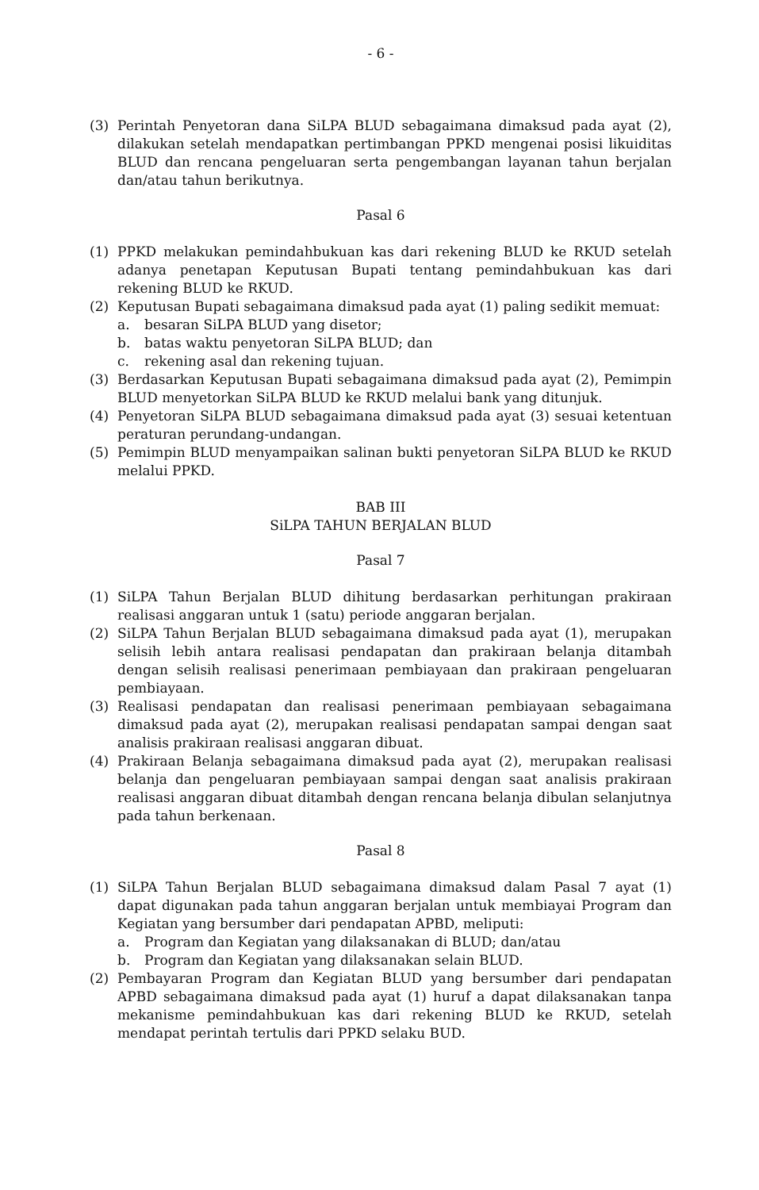- 6 -
(3) Perintah Penyetoran dana SiLPA BLUD sebagaimana dimaksud pada ayat (2), dilakukan setelah mendapatkan pertimbangan PPKD mengenai posisi likuiditas BLUD dan rencana pengeluaran serta pengembangan layanan tahun berjalan dan/atau tahun berikutnya.
Pasal 6
(1) PPKD melakukan pemindahbukuan kas dari rekening BLUD ke RKUD setelah adanya penetapan Keputusan Bupati tentang pemindahbukuan kas dari rekening BLUD ke RKUD.
(2) Keputusan Bupati sebagaimana dimaksud pada ayat (1) paling sedikit memuat:
a. besaran SiLPA BLUD yang disetor;
b. batas waktu penyetoran SiLPA BLUD; dan
c. rekening asal dan rekening tujuan.
(3) Berdasarkan Keputusan Bupati sebagaimana dimaksud pada ayat (2), Pemimpin BLUD menyetorkan SiLPA BLUD ke RKUD melalui bank yang ditunjuk.
(4) Penyetoran SiLPA BLUD sebagaimana dimaksud pada ayat (3) sesuai ketentuan peraturan perundang-undangan.
(5) Pemimpin BLUD menyampaikan salinan bukti penyetoran SiLPA BLUD ke RKUD melalui PPKD.
BAB III
SiLPA TAHUN BERJALAN BLUD
Pasal 7
(1) SiLPA Tahun Berjalan BLUD dihitung berdasarkan perhitungan prakiraan realisasi anggaran untuk 1 (satu) periode anggaran berjalan.
(2) SiLPA Tahun Berjalan BLUD sebagaimana dimaksud pada ayat (1), merupakan selisih lebih antara realisasi pendapatan dan prakiraan belanja ditambah dengan selisih realisasi penerimaan pembiayaan dan prakiraan pengeluaran pembiayaan.
(3) Realisasi pendapatan dan realisasi penerimaan pembiayaan sebagaimana dimaksud pada ayat (2), merupakan realisasi pendapatan sampai dengan saat analisis prakiraan realisasi anggaran dibuat.
(4) Prakiraan Belanja sebagaimana dimaksud pada ayat (2), merupakan realisasi belanja dan pengeluaran pembiayaan sampai dengan saat analisis prakiraan realisasi anggaran dibuat ditambah dengan rencana belanja dibulan selanjutnya pada tahun berkenaan.
Pasal 8
(1) SiLPA Tahun Berjalan BLUD sebagaimana dimaksud dalam Pasal 7 ayat (1) dapat digunakan pada tahun anggaran berjalan untuk membiayai Program dan Kegiatan yang bersumber dari pendapatan APBD, meliputi:
a. Program dan Kegiatan yang dilaksanakan di BLUD; dan/atau
b. Program dan Kegiatan yang dilaksanakan selain BLUD.
(2) Pembayaran Program dan Kegiatan BLUD yang bersumber dari pendapatan APBD sebagaimana dimaksud pada ayat (1) huruf a dapat dilaksanakan tanpa mekanisme pemindahbukuan kas dari rekening BLUD ke RKUD, setelah mendapat perintah tertulis dari PPKD selaku BUD.